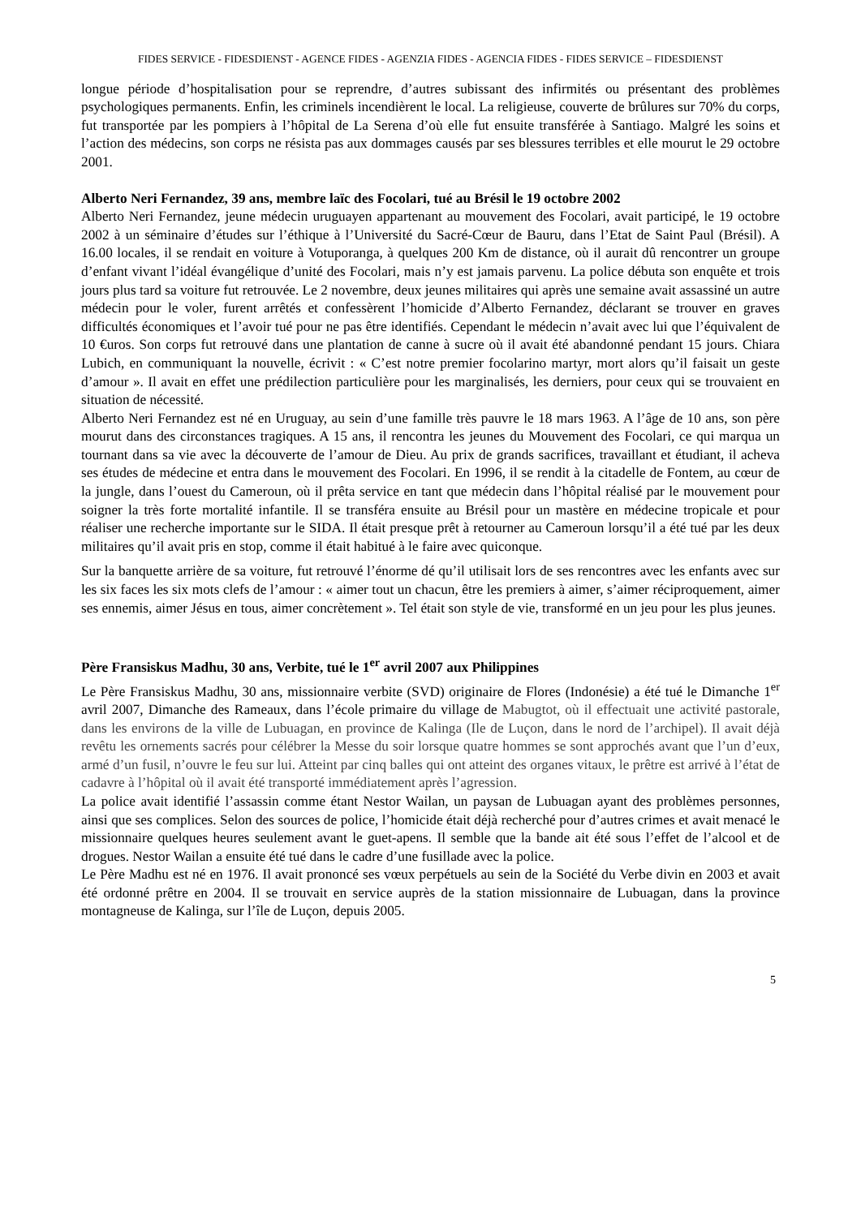FIDES SERVICE - FIDESDIENST - AGENCE FIDES - AGENZIA FIDES - AGENCIA FIDES - FIDES SERVICE – FIDESDIENST
longue période d’hospitalisation pour se reprendre, d’autres subissant des infirmités ou présentant des problèmes psychologiques permanents. Enfin, les criminels incendièrent le local. La religieuse, couverte de brûlures sur 70% du corps, fut transportée par les pompiers à l’hôpital de La Serena d’où elle fut ensuite transférée à Santiago. Malgré les soins et l’action des médecins, son corps ne résista pas aux dommages causés par ses blessures terribles et elle mourut le 29 octobre 2001.
Alberto Neri Fernandez, 39 ans, membre laïc des Focolari, tué au Brésil le 19 octobre 2002
Alberto Neri Fernandez, jeune médecin uruguayen appartenant au mouvement des Focolari, avait participé, le 19 octobre 2002 à un séminaire d’études sur l’éthique à l’Université du Sacré-Cœur de Bauru, dans l’Etat de Saint Paul (Brésil). A 16.00 locales, il se rendait en voiture à Votuporanga, à quelques 200 Km de distance, où il aurait dû rencontrer un groupe d’enfant vivant l’idéal évangélique d’unité des Focolari, mais n’y est jamais parvenu. La police débuta son enquête et trois jours plus tard sa voiture fut retrouvée. Le 2 novembre, deux jeunes militaires qui après une semaine avait assassiné un autre médecin pour le voler, furent arrêtés et confessèrent l’homicide d’Alberto Fernandez, déclarant se trouver en graves difficultés économiques et l’avoir tué pour ne pas être identifiés. Cependant le médecin n’avait avec lui que l’équivalent de 10 €uros. Son corps fut retrouvé dans une plantation de canne à sucre où il avait été abandonné pendant 15 jours. Chiara Lubich, en communiquant la nouvelle, écrivit : « C’est notre premier focolarino martyr, mort alors qu’il faisait un geste d’amour ». Il avait en effet une prédilection particulière pour les marginalisés, les derniers, pour ceux qui se trouvaient en situation de nécessité.
Alberto Neri Fernandez est né en Uruguay, au sein d’une famille très pauvre le 18 mars 1963. A l’âge de 10 ans, son père mourut dans des circonstances tragiques. A 15 ans, il rencontra les jeunes du Mouvement des Focolari, ce qui marqua un tournant dans sa vie avec la découverte de l’amour de Dieu. Au prix de grands sacrifices, travaillant et étudiant, il acheva ses études de médecine et entra dans le mouvement des Focolari. En 1996, il se rendit à la citadelle de Fontem, au cœur de la jungle, dans l’ouest du Cameroun, où il prêta service en tant que médecin dans l’hôpital réalisé par le mouvement pour soigner la très forte mortalité infantile. Il se transféra ensuite au Brésil pour un mastère en médecine tropicale et pour réaliser une recherche importante sur le SIDA. Il était presque prêt à retourner au Cameroun lorsqu’il a été tué par les deux militaires qu’il avait pris en stop, comme il était habitué à le faire avec quiconque.
Sur la banquette arrière de sa voiture, fut retrouvé l’énorme dé qu’il utilisait lors de ses rencontres avec les enfants avec sur les six faces les six mots clefs de l’amour : « aimer tout un chacun, être les premiers à aimer, s’aimer réciproquement, aimer ses ennemis, aimer Jésus en tous, aimer concrètement ». Tel était son style de vie, transformé en un jeu pour les plus jeunes.
Père Fransiskus Madhu, 30 ans, Verbite, tué le 1<sup>er</sup> avril 2007 aux Philippines
Le Père Fransiskus Madhu, 30 ans, missionnaire verbite (SVD) originaire de Flores (Indonésie) a été tué le Dimanche 1<sup>er</sup> avril 2007, Dimanche des Rameaux, dans l’école primaire du village de Mabugtot, où il effectuait une activité pastorale, dans les environs de la ville de Lubuagan, en province de Kalinga (Ile de Luçon, dans le nord de l’archipel). Il avait déjà revêtu les ornements sacrés pour célébrer la Messe du soir lorsque quatre hommes se sont approchés avant que l’un d’eux, armé d’un fusil, n’ouvre le feu sur lui. Atteint par cinq balles qui ont atteint des organes vitaux, le prêtre est arrivé à l’état de cadavre à l’hôpital où il avait été transporté immédiatement après l’agression.
La police avait identifié l’assassin comme étant Nestor Wailan, un paysan de Lubuagan ayant des problèmes personnes, ainsi que ses complices. Selon des sources de police, l’homicide était déjà recherché pour d’autres crimes et avait menacé le missionnaire quelques heures seulement avant le guet-apens. Il semble que la bande ait été sous l’effet de l’alcool et de drogues. Nestor Wailan a ensuite été tué dans le cadre d’une fusillade avec la police.
Le Père Madhu est né en 1976. Il avait prononcé ses vœux perpétuels au sein de la Société du Verbe divin en 2003 et avait été ordonné prêtre en 2004. Il se trouvait en service auprès de la station missionnaire de Lubuagan, dans la province montagneuse de Kalinga, sur l’île de Luçon, depuis 2005.
5